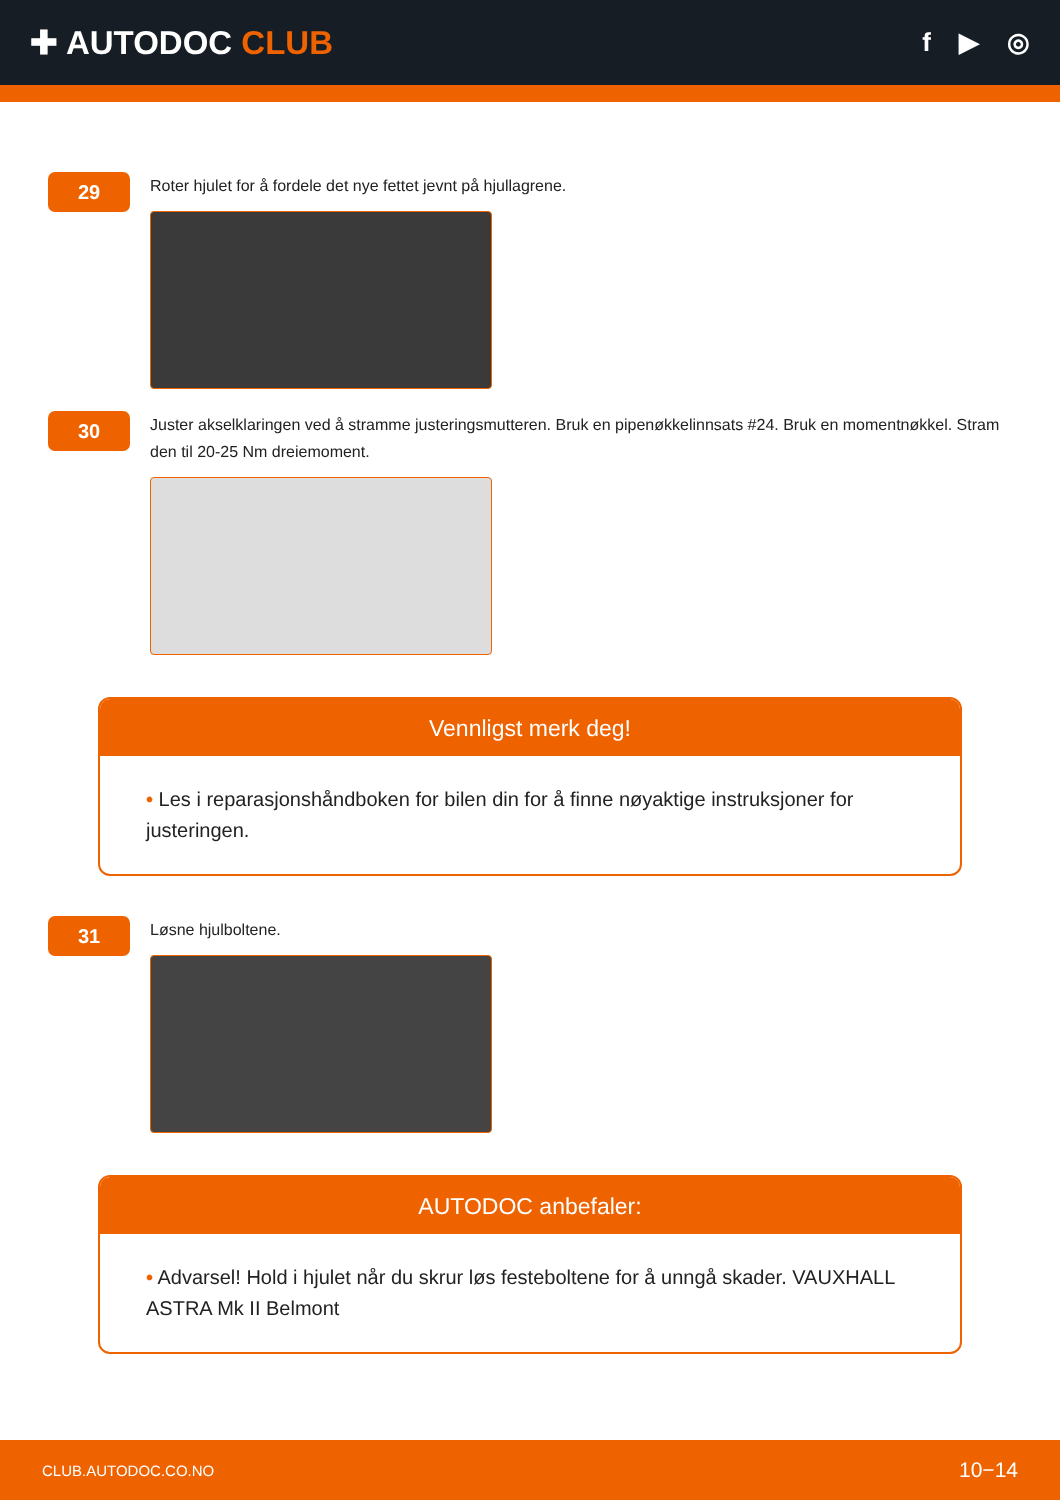✚ AUTODOC CLUB
f ▶ ◎
29
Roter hjulet for å fordele det nye fettet jevnt på hjullagrene.
30
Juster akselklaringen ved å stramme justeringsmutteren. Bruk en pipenøkkelinnsats #24. Bruk en momentnøkkel. Stram den til 20-25 Nm dreiemoment.
Vennligst merk deg!
• Les i reparasjonshåndboken for bilen din for å finne nøyaktige instruksjoner for justeringen.
31
Løsne hjulboltene.
AUTODOC anbefaler:
• Advarsel! Hold i hjulet når du skrur løs festeboltene for å unngå skader. VAUXHALL ASTRA Mk II Belmont
CLUB.AUTODOC.CO.NO 10−14